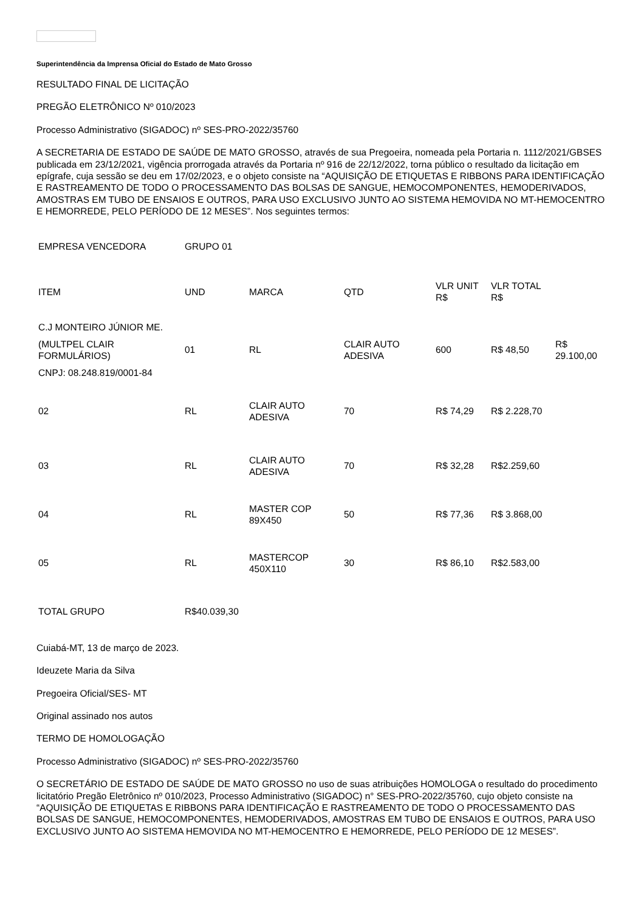Superintendência da Imprensa Oficial do Estado de Mato Grosso
RESULTADO FINAL DE LICITAÇÃO
PREGÃO ELETRÔNICO Nº 010/2023
Processo Administrativo (SIGADOC) nº SES-PRO-2022/35760
A SECRETARIA DE ESTADO DE SAÚDE DE MATO GROSSO, através de sua Pregoeira, nomeada pela Portaria n. 1112/2021/GBSES publicada em 23/12/2021, vigência prorrogada através da Portaria nº 916 de 22/12/2022, torna público o resultado da licitação em epígrafe, cuja sessão se deu em 17/02/2023, e o objeto consiste na “AQUISIÇÃO DE ETIQUETAS E RIBBONS PARA IDENTIFICAÇÃO E RASTREAMENTO DE TODO O PROCESSAMENTO DAS BOLSAS DE SANGUE, HEMOCOMPONENTES, HEMODERIVADOS, AMOSTRAS EM TUBO DE ENSAIOS E OUTROS, PARA USO EXCLUSIVO JUNTO AO SISTEMA HEMOVIDA NO MT-HEMOCENTRO E HEMORREDE, PELO PERÍODO DE 12 MESES”. Nos seguintes termos:
| EMPRESA VENCEDORA | GRUPO 01 | | | | | |
| ITEM | UND | MARCA | QTD | VLR UNIT R$ | VLR TOTAL R$ | |
| C.J MONTEIRO JÚNIOR ME. | | | | | | |
| (MULTPEL CLAIR FORMULÁRIOS) | 01 | RL | CLAIR AUTO ADESIVA | 600 | R$ 48,50 | R$ 29.100,00 |
| CNPJ: 08.248.819/0001-84 | | | | | | |
| 02 | RL | CLAIR AUTO ADESIVA | 70 | R$ 74,29 | R$ 2.228,70 | |
| 03 | RL | CLAIR AUTO ADESIVA | 70 | R$ 32,28 | R$2.259,60 | |
| 04 | RL | MASTER COP 89X450 | 50 | R$ 77,36 | R$ 3.868,00 | |
| 05 | RL | MASTERCOP 450X110 | 30 | R$ 86,10 | R$2.583,00 | |
| TOTAL GRUPO | R$40.039,30 | | | | | |
Cuiabá-MT, 13 de março de 2023.
Ideuzete Maria da Silva
Pregoeira Oficial/SES- MT
Original assinado nos autos
TERMO DE HOMOLOGAÇÃO
Processo Administrativo (SIGADOC) nº SES-PRO-2022/35760
O SECRETÁRIO DE ESTADO DE SAÚDE DE MATO GROSSO no uso de suas atribuições HOMOLOGA o resultado do procedimento licitatório Pregão Eletrônico nº 010/2023, Processo Administrativo (SIGADOC) n° SES-PRO-2022/35760, cujo objeto consiste na “AQUISIÇÃO DE ETIQUETAS E RIBBONS PARA IDENTIFICAÇÃO E RASTREAMENTO DE TODO O PROCESSAMENTO DAS BOLSAS DE SANGUE, HEMOCOMPONENTES, HEMODERIVADOS, AMOSTRAS EM TUBO DE ENSAIOS E OUTROS, PARA USO EXCLUSIVO JUNTO AO SISTEMA HEMOVIDA NO MT-HEMOCENTRO E HEMORREDE, PELO PERÍODO DE 12 MESES”.